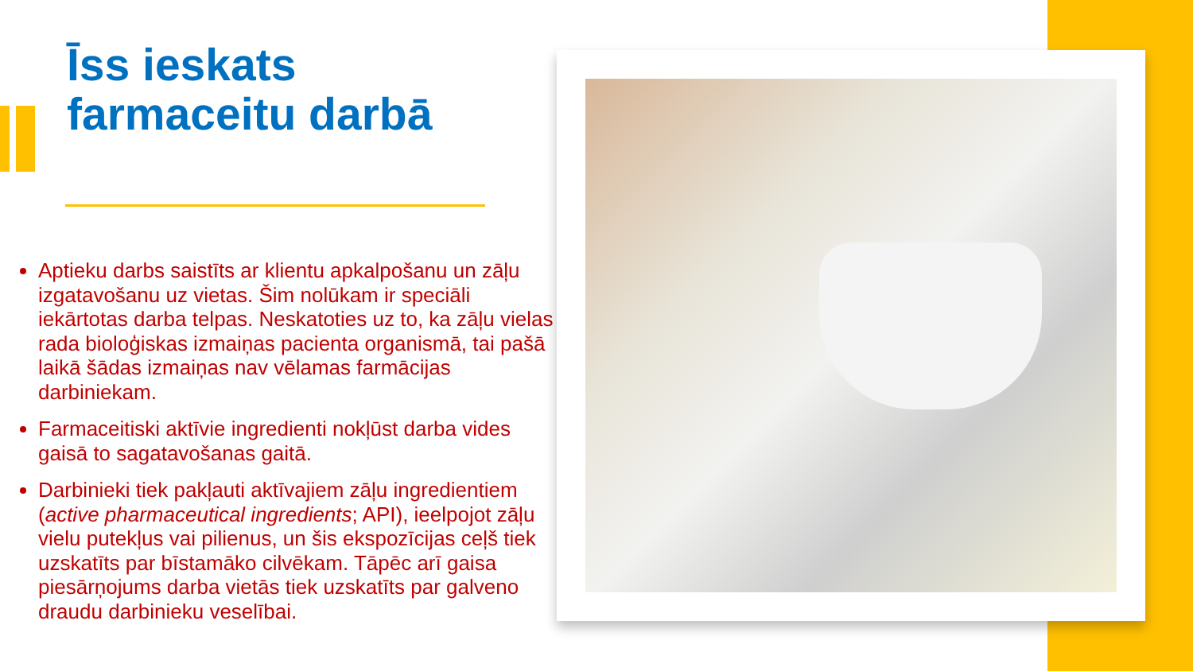Īss ieskats
farmaceitu darbā
Aptieku darbs saistīts ar klientu apkalpošanu un zāļu izgatavošanu uz vietas. Šim nolūkam ir speciāli iekārtotas darba telpas. Neskatoties uz to, ka zāļu vielas rada bioloģiskas izmaiņas pacienta organismā, tai pašā laikā šādas izmaiņas nav vēlamas farmācijas darbiniekam.
Farmaceitiski aktīvie ingredienti nokļūst darba vides gaisā to sagatavošanas gaitā.
Darbinieki tiek pakļauti aktīvajiem zāļu ingredientiem (active pharmaceutical ingredients; API), ieelpojot zāļu vielu putekļus vai pilienus, un šis ekspozīcijas ceļš tiek uzskatīts par bīstamāko cilvēkam. Tāpēc arī gaisa piesārņojums darba vietās tiek uzskatīts par galveno draudu darbinieku veselībai.